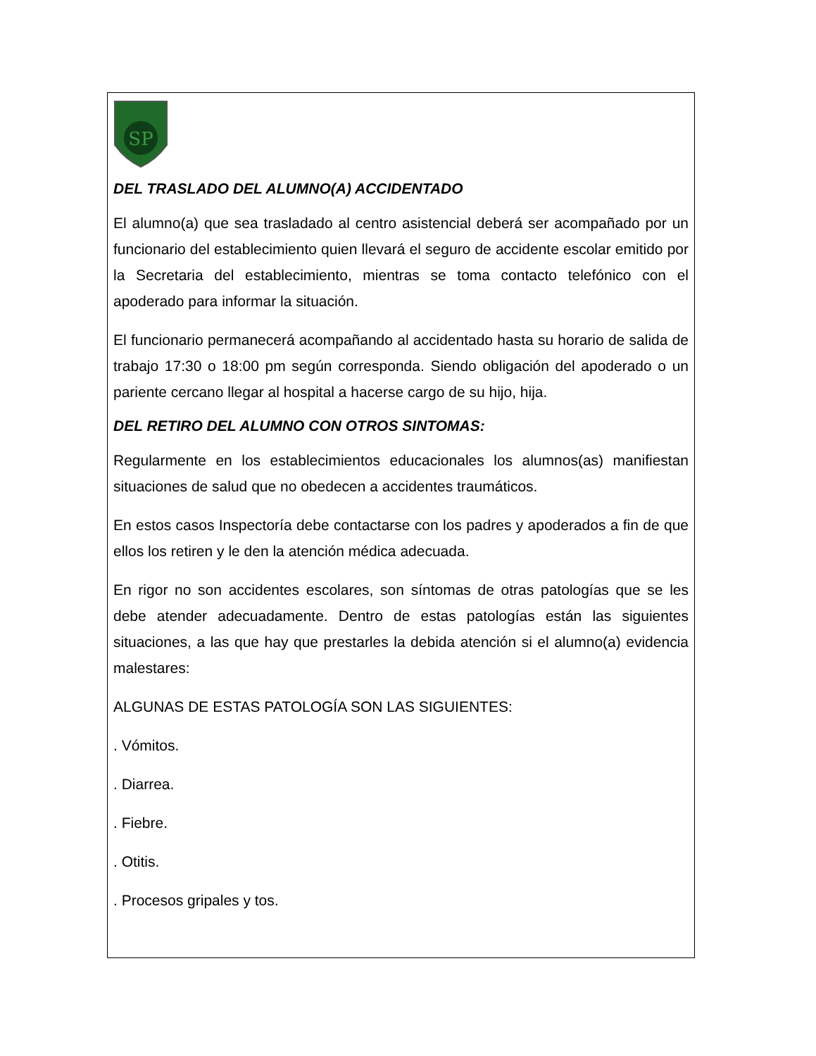SP
DEL TRASLADO DEL ALUMNO(A) ACCIDENTADO
El alumno(a) que sea trasladado al centro asistencial deberá ser acompañado por un funcionario del establecimiento quien llevará el seguro de accidente escolar emitido por la Secretaria del establecimiento, mientras se toma contacto telefónico con el apoderado para informar la situación.
El funcionario permanecerá acompañando al accidentado hasta su horario de salida de trabajo 17:30 o 18:00 pm según corresponda. Siendo obligación del apoderado o un pariente cercano llegar al hospital a hacerse cargo de su hijo, hija.
DEL RETIRO DEL ALUMNO CON OTROS SINTOMAS:
Regularmente en los establecimientos educacionales los alumnos(as) manifiestan situaciones de salud que no obedecen a accidentes traumáticos.
En estos casos Inspectoría debe contactarse con los padres y apoderados a fin de que ellos los retiren y le den la atención médica adecuada.
En rigor no son accidentes escolares, son síntomas de otras patologías que se les debe atender adecuadamente. Dentro de estas patologías están las siguientes situaciones, a las que hay que prestarles la debida atención si el alumno(a) evidencia malestares:
ALGUNAS DE ESTAS PATOLOGÍA SON LAS SIGUIENTES:
. Vómitos.
. Diarrea.
. Fiebre.
. Otitis.
. Procesos gripales y tos.